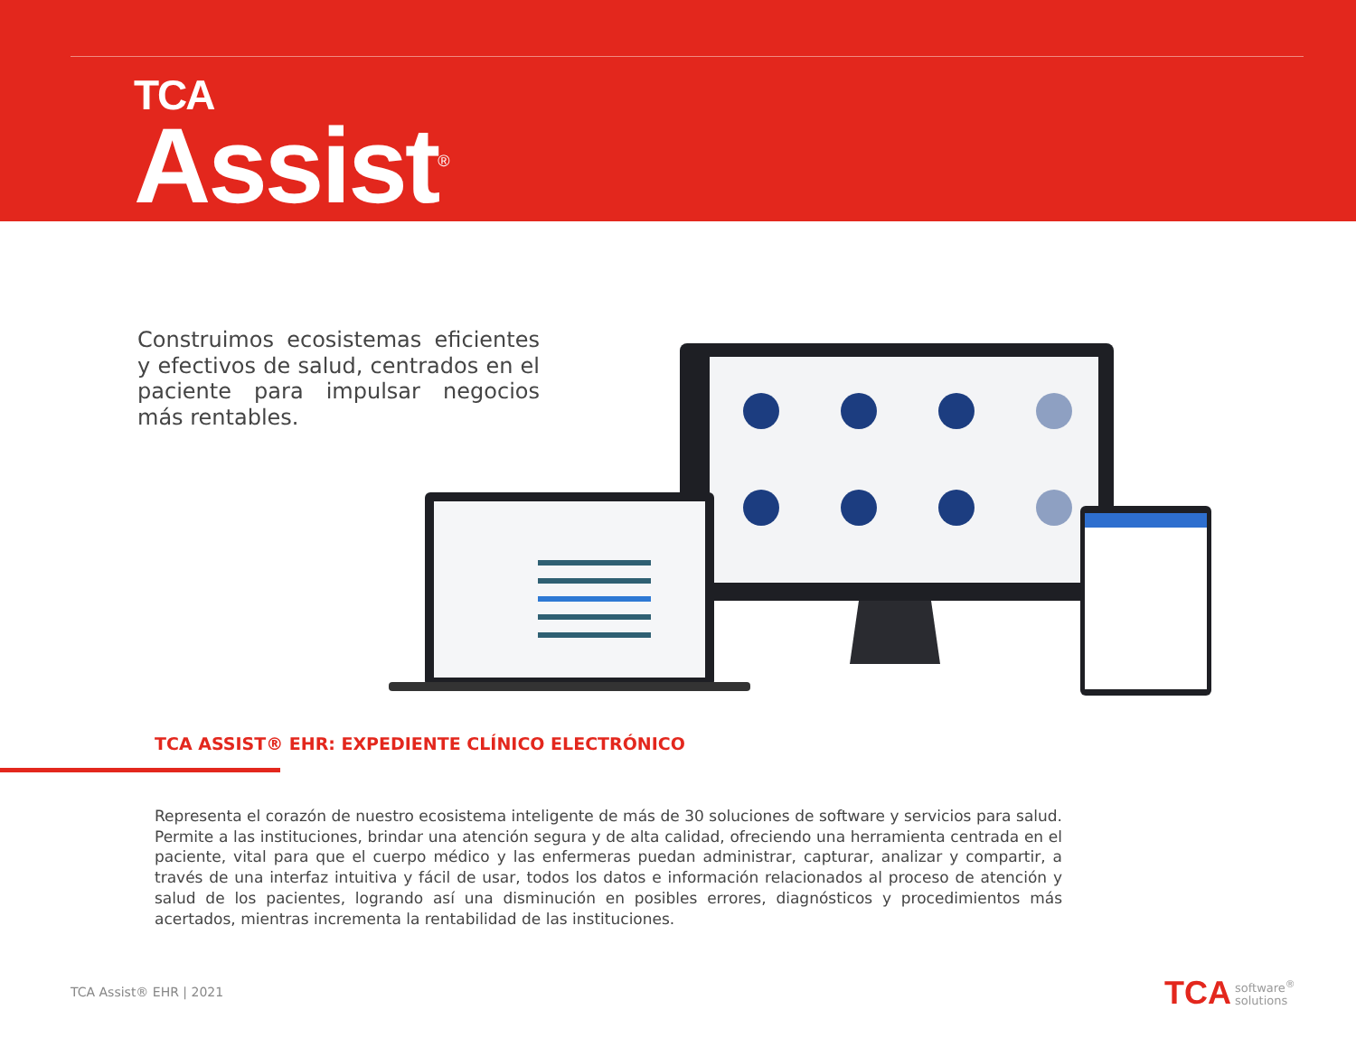TCA
Assist<sup>®</sup>
Construimos ecosistemas eficientes y efectivos de salud, centrados en el paciente para impulsar negocios más rentables.
TCA ASSIST® EHR: EXPEDIENTE CLÍNICO ELECTRÓNICO
Representa el corazón de nuestro ecosistema inteligente de más de 30 soluciones de software y servicios para salud. Permite a las instituciones, brindar una atención segura y de alta calidad, ofreciendo una herramienta centrada en el paciente, vital para que el cuerpo médico y las enfermeras puedan administrar, capturar, analizar y compartir, a través de una interfaz intuitiva y fácil de usar, todos los datos e información relacionados al proceso de atención y salud de los pacientes, logrando así una disminución en posibles errores, diagnósticos y procedimientos más acertados, mientras incrementa la rentabilidad de las instituciones.
TCA Assist® EHR | 2021
TCA software<sup>®</sup>
solutions